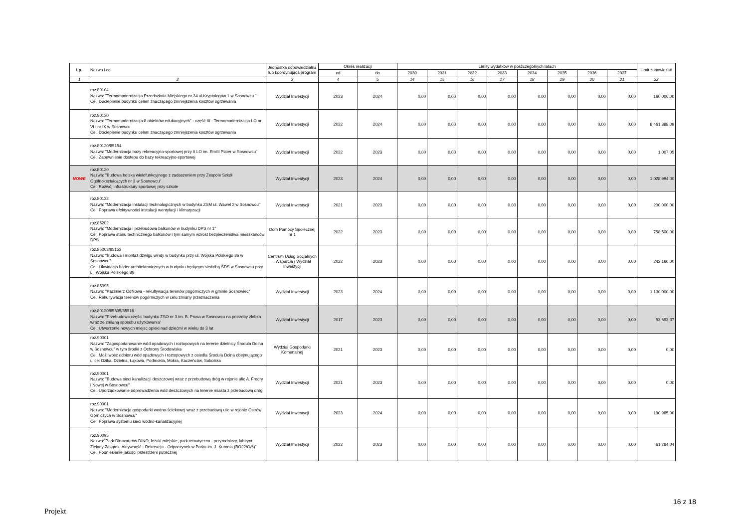| Lp. | Nazwa i cel | Jednostka odpowiedzialna lub koordynująca program | Okres realizacji | | Limity wydatków w poszczególnych latach | | | | | | | | Limit zobowiązań |
| --- | --- | --- | --- | --- | --- | --- | --- | --- | --- | --- | --- | --- | --- |
| | | | od | do | 2030 | 2031 | 2032 | 2033 | 2034 | 2035 | 2036 | 2037 | |
| 1 | 2 | 3 | 4 | 5 | 14 | 15 | 16 | 17 | 18 | 19 | 20 | 21 | 22 |
| | roz.80104 Nazwa: "Termomodernizacja Przedszkola Miejskiego nr 34 ul.Kryptologów 1 w Sosnowcu " Cel: Docieplenie budynku celem znaczącego zmniejszenia kosztów ogrzewania | Wydział Inwestycji | 2023 | 2024 | 0,00 | 0,00 | 0,00 | 0,00 | 0,00 | 0,00 | 0,00 | 0,00 | 160 000,00 |
| | roz.80120 Nazwa: "Termomodernizacja 8 obiektów edukacyjnych" - część III - Termomodernizacja LO nr VI i nr IX w Sosnowcu Cel: Docieplenie budynku celem znaczącego zmniejszenia kosztów ogrzewania | Wydział Inwestycji | 2022 | 2024 | 0,00 | 0,00 | 0,00 | 0,00 | 0,00 | 0,00 | 0,00 | 0,00 | 8 461 388,09 |
| | roz.80120/85154 Nazwa: "Modernizacja bazy rekreacyjno-sportowej przy II LO im. Emilii Plater w Sosnowcu" Cel: Zapewnienie dostepu do bazy rekreacyjno-sportowej | Wydział Inwestycji | 2022 | 2023 | 0,00 | 0,00 | 0,00 | 0,00 | 0,00 | 0,00 | 0,00 | 0,00 | 1 007,05 |
| NOWE | roz.80120 Nazwa: "Budowa boiska wielofunkcyjnego z zadaszeniem przy Zespole Szkół Ogólnokształcących nr 3 w Sosnowcu" Cel: Rozwój infrastruktury sportowej przy szkole | Wydział Inwestycji | 2023 | 2024 | 0,00 | 0,00 | 0,00 | 0,00 | 0,00 | 0,00 | 0,00 | 0,00 | 1 028 994,00 |
| | roz.80132 Nazwa: "Modernizacja instalacji technologicznych w budynku ZSM ul. Wawel 2 w Sosnowcu" Cel: Poprawa efektywności instalacji wentylacji i klimatyzacji | Wydział Inwestycji | 2021 | 2023 | 0,00 | 0,00 | 0,00 | 0,00 | 0,00 | 0,00 | 0,00 | 0,00 | 200 000,00 |
| | roz.85202 Nazwa: "Modernizacja i przebudowa balkonów w budynku DPS nr 1" Cel: Poprawa stanu technicznego balkonów i tym samym wzrost bezpieczeństwa mieszkańców DPS | Dom Pomocy Społecznej nr 1 | 2022 | 2023 | 0,00 | 0,00 | 0,00 | 0,00 | 0,00 | 0,00 | 0,00 | 0,00 | 758 500,00 |
| | roz.85203/85153 Nazwa: "Budowa i montaż dźwigu windy w budynku przy ul. Wojska Polskiego 86 w Sosnowcu" Cel: Likwidacja barier architektonicznych w budynku będącym siedzibą ŚDS w Sosnowcu przy ul. Wojska Polskiego 86 | Centrum Usług Socjalnych i Wsparcia / Wydział Inwestycji | 2022 | 2023 | 0,00 | 0,00 | 0,00 | 0,00 | 0,00 | 0,00 | 0,00 | 0,00 | 242 160,00 |
| | roz.85395 Nazwa: "Kazimierz OdNowa - rekultywacja terenów pogórniczych w gminie Sosnowiec" Cel: Rekultywacja terenów pogórniczych w celu zmiany przeznaczenia | Wydział Inwestycji | 2023 | 2024 | 0,00 | 0,00 | 0,00 | 0,00 | 0,00 | 0,00 | 0,00 | 0,00 | 1 100 000,00 |
| | roz.80120/85505/85516 Nazwa: "Przebudowa części budynku ZSO nr 3 im. B. Prusa w Sosnowcu na potrzeby żłobka wraz ze zmianą sposobu użytkowania" Cel: Utworzenie nowych miejsc opieki nad dziećmi w wieku do 3 lat | Wydział Inwestycji | 2017 | 2023 | 0,00 | 0,00 | 0,00 | 0,00 | 0,00 | 0,00 | 0,00 | 0,00 | 53 693,37 |
| | roz.90001 Nazwa: "Zagospodarowanie wód opadowych i roztopowych na terenie dzielnicy Środula Dolna w Sosnowcu" w tym środki z Ochrony Środowiska Cel: Możliwość odbioru wód opadowych i roztopowych z osiedla Środula Dolna obejmującego ulice: Dzika, Dzielna, Łąkowa, Podmokła, Mokra, Kaczeńców, Sokolska | Wydział Gospodarki Komunalnej | 2021 | 2023 | 0,00 | 0,00 | 0,00 | 0,00 | 0,00 | 0,00 | 0,00 | 0,00 | 0,00 |
| | roz.90001 Nazwa: "Budowa sieci kanalizacji deszczowej wraz z przebudową dróg w rejonie ulic A. Fredry i Nowej w Sosnowcu" Cel: Uporządkowanie odprowadzenia wód deszczowych na terenie miasta z przebudową dróg | Wydział Inwestycji | 2021 | 2023 | 0,00 | 0,00 | 0,00 | 0,00 | 0,00 | 0,00 | 0,00 | 0,00 | 0,00 |
| | roz.90001 Nazwa: "Modernizacja gospodarki wodno-ściekowej wraz z przebudową ulic w rejonie Ostrów Górniczych w Sosnowcu" Cel: Poprawa systemu sieci wodno-kanalizacyjnej | Wydział Inwestycji | 2023 | 2024 | 0,00 | 0,00 | 0,00 | 0,00 | 0,00 | 0,00 | 0,00 | 0,00 | 190 985,90 |
| | roz.90095 Nazwa:"Park Dinozaurów DINO, leżaki miejskie, park tematyczno - przyrodniczy, labirynt Zielony Zakątek. Aktywność - Rekreacja - Odpoczynek w Parku im. J. Kuronia (BO22/O/6)" Cel: Podniesienie jakości przestrzeni publicznej | Wydział Inwestycji | 2022 | 2023 | 0,00 | 0,00 | 0,00 | 0,00 | 0,00 | 0,00 | 0,00 | 0,00 | 61 284,04 |
16 z 18
Projekt